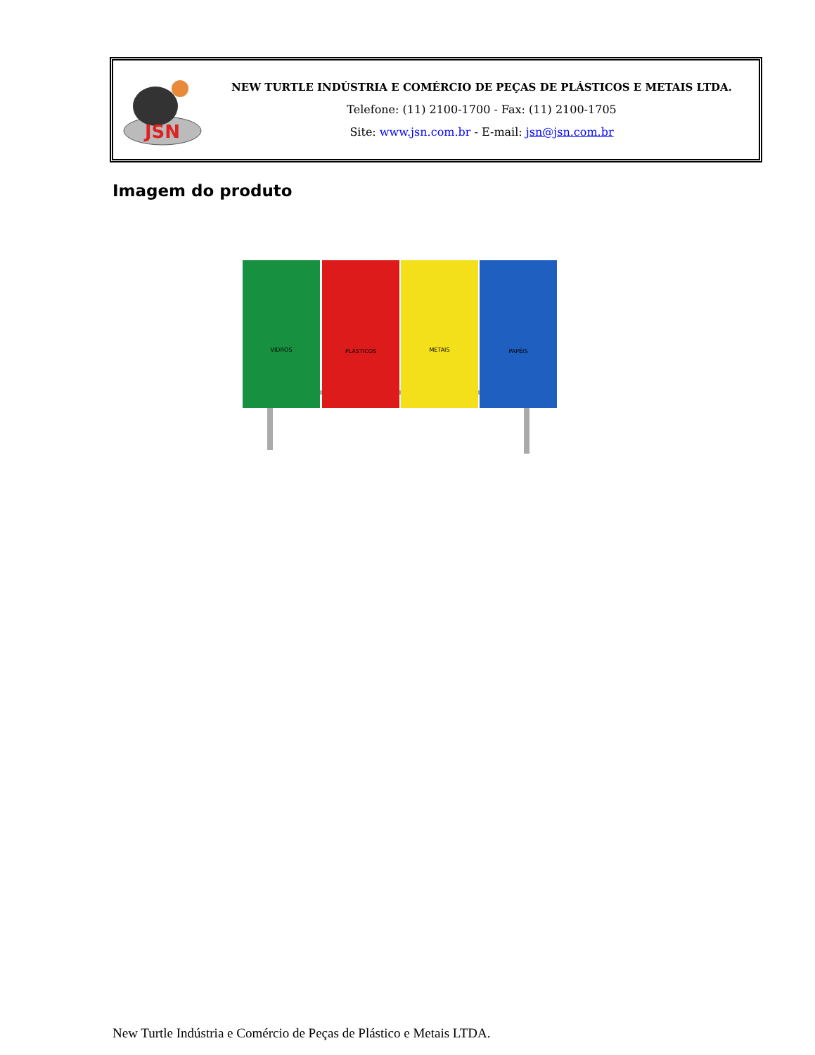JSN
NEW TURTLE INDÚSTRIA E COMÉRCIO DE PEÇAS DE PLÁSTICOS E METAIS LTDA.
Telefone: (11) 2100-1700 - Fax: (11) 2100-1705
Site: www.jsn.com.br - E-mail: jsn@jsn.com.br
Imagem do produto
VIDROS
PLÁSTICOS
METAIS
PAPÉIS
New Turtle Indústria e Comércio de Peças de Plástico e Metais LTDA.